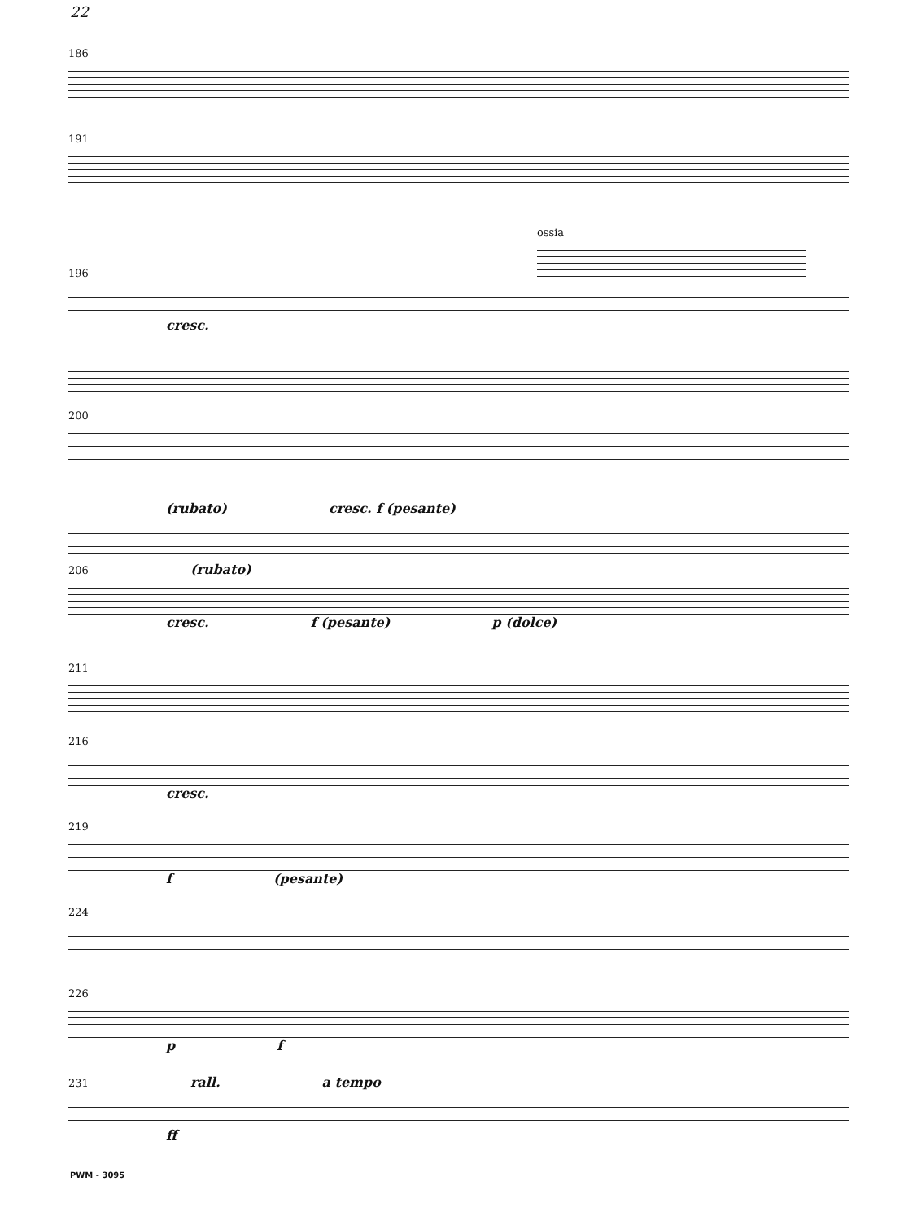22
186
191
ossia
196
cresc.
200
(rubato) cresc. f (pesante)
206 (rubato)
cresc. f (pesante) p (dolce)
211
216
cresc.
219
f (pesante)
224
226
p f
231 rall. a tempo
ff
PWM - 3095